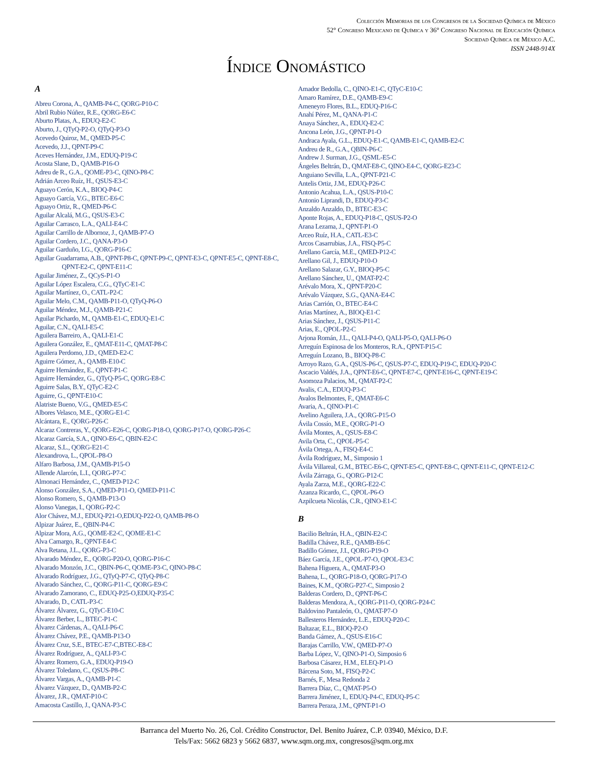Colección Memorias de los Congresos de la Sociedad Química de México
52° Congreso Mexicano de Química y 36° Congreso Nacional de Educación Química
Sociedad Química de México A.C.
ISSN 2448-914X
Índice Onomástico
A
Abreu Corona, A., QAMB-P4-C, QORG-P10-C
Abril Rubio Núñez, R.E., QORG-E6-C
Aburto Platas, A., EDUQ-E2-C
Aburto, J., QTyQ-P2-O, QTyQ-P3-O
Acevedo Quiroz, M., QMED-P5-C
Acevedo, J.J., QPNT-P9-C
Aceves Hernández, J.M., EDUQ-P19-C
Acosta Slane, D., QAMB-P16-O
Adreu de R., G.A., QOME-P3-C, QINO-P8-C
Adrián Arceo Ruíz, H., QSUS-E3-C
Aguayo Cerón, K.A., BIOQ-P4-C
Aguayo García, V.G., BTEC-E6-C
Aguayo Ortiz, R., QMED-P6-C
Aguilar Alcalá, M.G., QSUS-E3-C
Aguilar Carrasco, L.A., QALI-E4-C
Aguilar Carrillo de Albornoz, J., QAMB-P7-O
Aguilar Cordero, J.C., QANA-P3-O
Aguilar Garduño, I.G., QORG-P16-C
Aguilar Guadarrama, A.B., QPNT-P8-C, QPNT-P9-C, QPNT-E3-C, QPNT-E5-C, QPNT-E8-C, QPNT-E2-C, QPNT-E11-C
Aguilar Jiménez, Z., QCyS-P1-O
Aguilar López Escalera, C.G., QTyC-E1-C
Aguilar Martínez, O., CATL-P2-C
Aguilar Melo, C.M., QAMB-P11-O, QTyQ-P6-O
Aguilar Méndez, M.J., QAMB-P21-C
Aguilar Pichardo, M., QAMB-E1-C, EDUQ-E1-C
Aguilar, C.N., QALI-E5-C
Aguilera Barreiro, A., QALI-E1-C
Aguilera González, E., QMAT-E11-C, QMAT-P8-C
Aguilera Perdomo, J.D., QMED-E2-C
Aguirre Gómez, A., QAMB-E10-C
Aguirre Hernández, E., QPNT-P1-C
Aguirre Hernández, G., QTyQ-P5-C, QORG-E8-C
Aguirre Salas, B.Y., QTyC-E2-C
Aguirre, G., QPNT-E10-C
Alatriste Bueno, V.G., QMED-E5-C
Albores Velasco, M.E., QORG-E1-C
Alcántara, E., QORG-P26-C
Alcaraz Contreras, Y., QORG-E26-C, QORG-P18-O, QORG-P17-O, QORG-P26-C
Alcaraz García, S.A., QINO-E6-C, QBIN-E2-C
Alcaraz, S.L., QORG-E21-C
Alexandrova, L., QPOL-P8-O
Alfaro Barbosa, J.M., QAMB-P15-O
Allende Alarcón, L.I., QORG-P7-C
Almonaci Hernández, C., QMED-P12-C
Alonso González, S.A., QMED-P11-O, QMED-P11-C
Alonso Romero, S., QAMB-P13-O
Alonso Vanegas, I., QORG-P2-C
Alor Chávez, M.J., EDUQ-P21-O,EDUQ-P22-O, QAMB-P8-O
Alpizar Juárez, E., QBIN-P4-C
Alpizar Mora, A.G., QOME-E2-C, QOME-E1-C
Alva Camargo, R., QPNT-E4-C
Alva Retana, J.L., QORG-P3-C
Alvarado Méndez, E., QORG-P20-O, QORG-P16-C
Alvarado Monzón, J.C., QBIN-P6-C, QOME-P3-C, QINO-P8-C
Alvarado Rodríguez, J.G., QTyQ-P7-C, QTyQ-P8-C
Alvarado Sánchez, C., QORG-P11-C, QORG-E9-C
Alvarado Zamorano, C., EDUQ-P25-O,EDUQ-P35-C
Alvarado, D., CATL-P3-C
Álvarez Álvarez, G., QTyC-E10-C
Álvarez Berber, L., BTEC-P1-C
Álvarez Cárdenas, A., QALI-P6-C
Álvarez Chávez, P.E., QAMB-P13-O
Álvarez Cruz, S.E., BTEC-E7-C,BTEC-E8-C
Álvarez Rodríguez, A., QALI-P3-C
Álvarez Romero, G.A., EDUQ-P19-O
Álvarez Toledano, C., QSUS-P8-C
Álvarez Vargas, A., QAMB-P1-C
Álvarez Vázquez, D., QAMB-P2-C
Álvarez, J.R., QMAT-P10-C
Amacosta Castillo, J., QANA-P3-C
Amador Bedolla, C., QINO-E1-C, QTyC-E10-C
Amaro Ramírez, D.E., QAMB-E9-C
Ameneyro Flores, B.L., EDUQ-P16-C
Anahí Pérez, M., QANA-P1-C
Anaya Sánchez, A., EDUQ-E2-C
Ancona León, J.G., QPNT-P1-O
Andraca Ayala, G.L., EDUQ-E1-C, QAMB-E1-C, QAMB-E2-C
Andreu de R., G.A., QBIN-P6-C
Andrew J. Surman, J.G., QSML-E5-C
Ángeles Beltrán, D., QMAT-E8-C, QINO-E4-C, QORG-E23-C
Anguiano Sevilla, L.A., QPNT-P21-C
Antelis Ortiz, J.M., EDUQ-P26-C
Antonio Acahua, L.A., QSUS-P10-C
Antonio Liprandi, D., EDUQ-P3-C
Anzaldo Anzaldo, D., BTEC-E3-C
Aponte Rojas, A., EDUQ-P18-C, QSUS-P2-O
Arana Lezama, J., QPNT-P1-O
Arceo Ruíz, H.A., CATL-E3-C
Arcos Casarrubias, J.A., FISQ-P5-C
Arellano García, M.E., QMED-P12-C
Arellano Gil, J., EDUQ-P10-O
Arellano Salazar, G.Y., BIOQ-P5-C
Arellano Sánchez, U., QMAT-P2-C
Arévalo Mora, X., QPNT-P20-C
Arévalo Vázquez, S.G., QANA-E4-C
Arias Carrión, O., BTEC-E4-C
Arias Martínez, A., BIOQ-E1-C
Arias Sánchez, J., QSUS-P11-C
Arias, E., QPOL-P2-C
Arjona Román, J.L., QALI-P4-O, QALI-P5-O, QALI-P6-O
Arreguín Espinosa de los Monteros, R.A., QPNT-P15-C
Arreguín Lozano, B., BIOQ-P8-C
Arroyo Razo, G.A., QSUS-P6-C, QSUS-P7-C, EDUQ-P19-C, EDUQ-P20-C
Ascacio Valdés, J.A., QPNT-E6-C, QPNT-E7-C, QPNT-E16-C, QPNT-E19-C
Asomoza Palacios, M., QMAT-P2-C
Avalis, C.A., EDUQ-P3-C
Avalos Belmontes, F., QMAT-E6-C
Avaria, A., QINO-P1-C
Avelino Aguilera, J.A., QORG-P15-O
Ávila Cossío, M.E., QORG-P1-O
Ávila Montes, A., QSUS-E8-C
Avila Orta, C., QPOL-P5-C
Ávila Ortega, A., FISQ-E4-C
Ávila Rodríguez, M., Simposio 1
Ávila Villareal, G.M., BTEC-E6-C, QPNT-E5-C, QPNT-E8-C, QPNT-E11-C, QPNT-E12-C
Ávila Zárraga, G., QORG-P12-C
Ayala Zarza, M.E., QORG-E22-C
Azanza Ricardo, C., QPOL-P6-O
Azpilcueta Nicolás, C.R., QINO-E1-C
B
Bacilio Beltrán, H.A., QBIN-E2-C
Badilla Chávez, R.E., QAMB-E6-C
Badillo Gómez, J.I., QORG-P19-O
Báez García, J.E., QPOL-P7-O, QPOL-E3-C
Bahena Higuera, A., QMAT-P3-O
Bahena, L., QORG-P18-O, QORG-P17-O
Baines, K.M., QORG-P27-C, Simposio 2
Balderas Cordero, D., QPNT-P6-C
Balderas Mendoza, A., QORG-P11-O, QORG-P24-C
Baldovino Pantaleón, O., QMAT-P7-O
Ballesteros Hernández, L.E., EDUQ-P20-C
Baltazar, E.L., BIOQ-P2-O
Banda Gámez, A., QSUS-E16-C
Barajas Carrillo, V.W., QMED-P7-O
Barba López, V., QINO-P1-O, Simposio 6
Barbosa Cásarez, H.M., ELEQ-P1-O
Bárcena Soto, M., FISQ-P2-C
Barnés, F., Mesa Redonda 2
Barrera Díaz, C., QMAT-P5-O
Barrera Jiménez, I., EDUQ-P4-C, EDUQ-P5-C
Barrera Peraza, J.M., QPNT-P1-O
Barranca del Muerto No. 26, Col. Crédito Constructor, Del. Benito Juárez, C.P. 03940, México, D.F.
Tels/Fax: 5662 6823 y 5662 6837, www.sqm.org.mx, congresos@sqm.org.mx